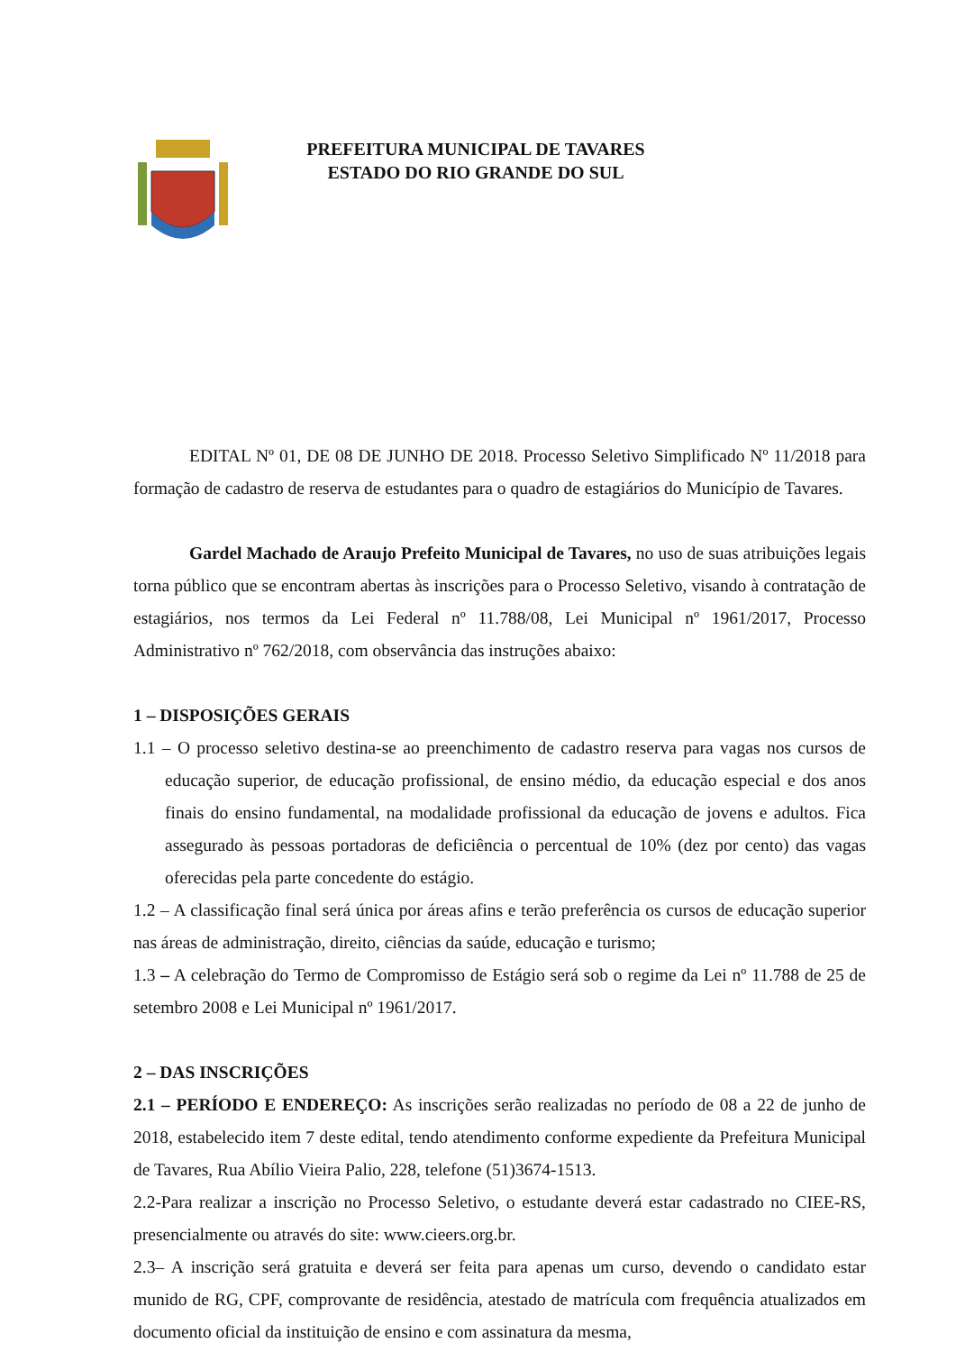PREFEITURA MUNICIPAL DE TAVARES
ESTADO DO RIO GRANDE DO SUL
EDITAL Nº 01, DE 08 DE JUNHO DE 2018. Processo Seletivo Simplificado Nº 11/2018 para formação de cadastro de reserva de estudantes para o quadro de estagiários do Município de Tavares.
Gardel Machado de Araujo Prefeito Municipal de Tavares, no uso de suas atribuições legais torna público que se encontram abertas às inscrições para o Processo Seletivo, visando à contratação de estagiários, nos termos da Lei Federal nº 11.788/08, Lei Municipal nº 1961/2017, Processo Administrativo nº 762/2018, com observância das instruções abaixo:
1 – DISPOSIÇÕES GERAIS
1.1 – O processo seletivo destina-se ao preenchimento de cadastro reserva para vagas nos cursos de educação superior, de educação profissional, de ensino médio, da educação especial e dos anos finais do ensino fundamental, na modalidade profissional da educação de jovens e adultos. Fica assegurado às pessoas portadoras de deficiência o percentual de 10% (dez por cento) das vagas oferecidas pela parte concedente do estágio.
1.2 – A classificação final será única por áreas afins e terão preferência os cursos de educação superior nas áreas de administração, direito, ciências da saúde, educação e turismo;
1.3 – A celebração do Termo de Compromisso de Estágio será sob o regime da Lei nº 11.788 de 25 de setembro 2008 e Lei Municipal nº 1961/2017.
2 – DAS INSCRIÇÕES
2.1 – PERÍODO E ENDEREÇO: As inscrições serão realizadas no período de 08 a 22 de junho de 2018, estabelecido item 7 deste edital, tendo atendimento conforme expediente da Prefeitura Municipal de Tavares, Rua Abílio Vieira Palio, 228, telefone (51)3674-1513.
2.2-Para realizar a inscrição no Processo Seletivo, o estudante deverá estar cadastrado no CIEE-RS, presencialmente ou através do site: www.cieers.org.br.
2.3– A inscrição será gratuita e deverá ser feita para apenas um curso, devendo o candidato estar munido de RG, CPF, comprovante de residência, atestado de matrícula com frequência atualizados em documento oficial da instituição de ensino e com assinatura da mesma,